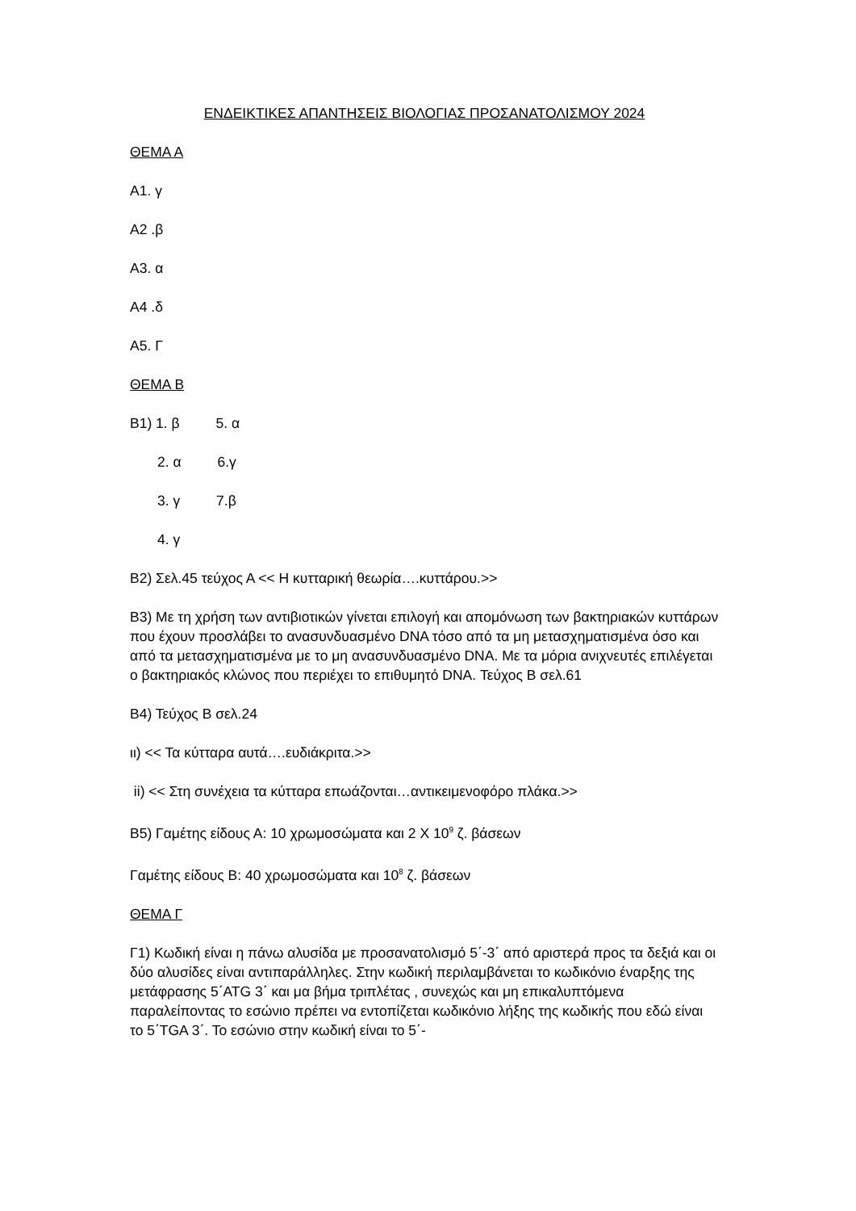ΕΝΔΕΙΚΤΙΚΕΣ ΑΠΑΝΤΗΣΕΙΣ ΒΙΟΛΟΓΙΑΣ ΠΡΟΣΑΝΑΤΟΛΙΣΜΟΥ 2024
ΘΕΜΑ Α
Α1. γ
Α2 .β
Α3. α
Α4 .δ
Α5. Γ
ΘΕΜΑ Β
Β1) 1. β 5. α
2. α 6.γ
3. γ 7.β
4. γ
Β2) Σελ.45 τεύχος Α << Η κυτταρική θεωρία….κυττάρου.>>
Β3) Με τη χρήση των αντιβιοτικών γίνεται επιλογή και απομόνωση των βακτηριακών κυττάρων που έχουν προσλάβει το ανασυνδυασμένο DNA τόσο από τα μη μετασχηματισμένα όσο και από τα μετασχηματισμένα με το μη ανασυνδυασμένο DNA. Με τα μόρια ανιχνευτές επιλέγεται ο βακτηριακός κλώνος που περιέχει το επιθυμητό DNA. Τεύχος Β σελ.61
Β4) Τεύχος Β σελ.24
ιι) << Τα κύτταρα αυτά….ευδιάκριτα.>>
ii) << Στη συνέχεια τα κύτταρα επωάζονται…αντικειμενοφόρο πλάκα.>>
Β5) Γαμέτης είδους Α: 10 χρωμοσώματα και 2 Χ 10<sup>9</sup> ζ. βάσεων
Γαμέτης είδους Β: 40 χρωμοσώματα και 10<sup>8</sup> ζ. βάσεων
ΘΕΜΑ Γ
Γ1) Κωδική είναι η πάνω αλυσίδα με προσανατολισμό 5΄-3΄ από αριστερά προς τα δεξιά και οι δύο αλυσίδες είναι αντιπαράλληλες. Στην κωδική περιλαμβάνεται το κωδικόνιο έναρξης της μετάφρασης 5΄ATG 3΄ και μα βήμα τριπλέτας , συνεχώς και μη επικαλυπτόμενα παραλείποντας το εσώνιο πρέπει να εντοπίζεται κωδικόνιο λήξης της κωδικής που εδώ είναι το 5΄TGA 3΄. Το εσώνιο στην κωδική είναι το 5΄-